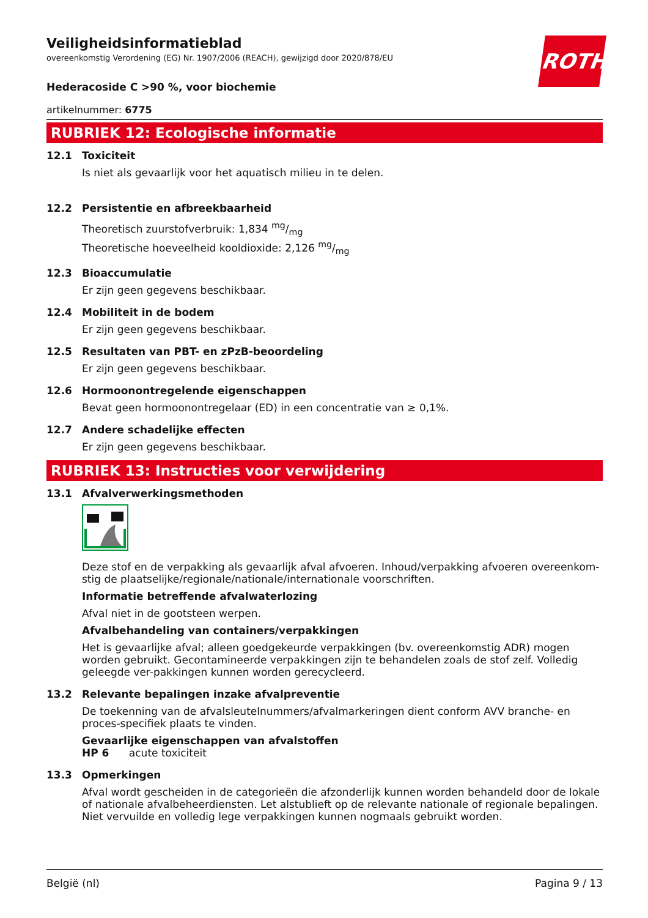ROTH
Veiligheidsinformatieblad
overeenkomstig Verordening (EG) Nr. 1907/2006 (REACH), gewijzigd door 2020/878/EU
Hederacoside C >90 %, voor biochemie
artikelnummer: 6775
RUBRIEK 12: Ecologische informatie
12.1 Toxiciteit
Is niet als gevaarlijk voor het aquatisch milieu in te delen.
12.2 Persistentie en afbreekbaarheid
Theoretisch zuurstofverbruik: 1,834 mg/mg
Theoretische hoeveelheid kooldioxide: 2,126 mg/mg
12.3 Bioaccumulatie
Er zijn geen gegevens beschikbaar.
12.4 Mobiliteit in de bodem
Er zijn geen gegevens beschikbaar.
12.5 Resultaten van PBT- en zPzB-beoordeling
Er zijn geen gegevens beschikbaar.
12.6 Hormoonontregelende eigenschappen
Bevat geen hormoonontregelaar (ED) in een concentratie van ≥ 0,1%.
12.7 Andere schadelijke effecten
Er zijn geen gegevens beschikbaar.
RUBRIEK 13: Instructies voor verwijdering
13.1 Afvalverwerkingsmethoden
Deze stof en de verpakking als gevaarlijk afval afvoeren. Inhoud/verpakking afvoeren overeenkom-stig de plaatselijke/regionale/nationale/internationale voorschriften.
Informatie betreffende afvalwaterlozing
Afval niet in de gootsteen werpen.
Afvalbehandeling van containers/verpakkingen
Het is gevaarlijke afval; alleen goedgekeurde verpakkingen (bv. overeenkomstig ADR) mogen worden gebruikt. Gecontamineerde verpakkingen zijn te behandelen zoals de stof zelf. Volledig geleegde ver-pakkingen kunnen worden gerecycleerd.
13.2 Relevante bepalingen inzake afvalpreventie
De toekenning van de afvalsleutelnummers/afvalmarkeringen dient conform AVV branche- en proces-specifiek plaats te vinden.
Gevaarlijke eigenschappen van afvalstoffen
HP 6 acute toxiciteit
13.3 Opmerkingen
Afval wordt gescheiden in de categorieën die afzonderlijk kunnen worden behandeld door de lokale of nationale afvalbeheerdiensten. Let alstublieft op de relevante nationale of regionale bepalingen. Niet vervuilde en volledig lege verpakkingen kunnen nogmaals gebruikt worden.
België (nl) Pagina 9 / 13